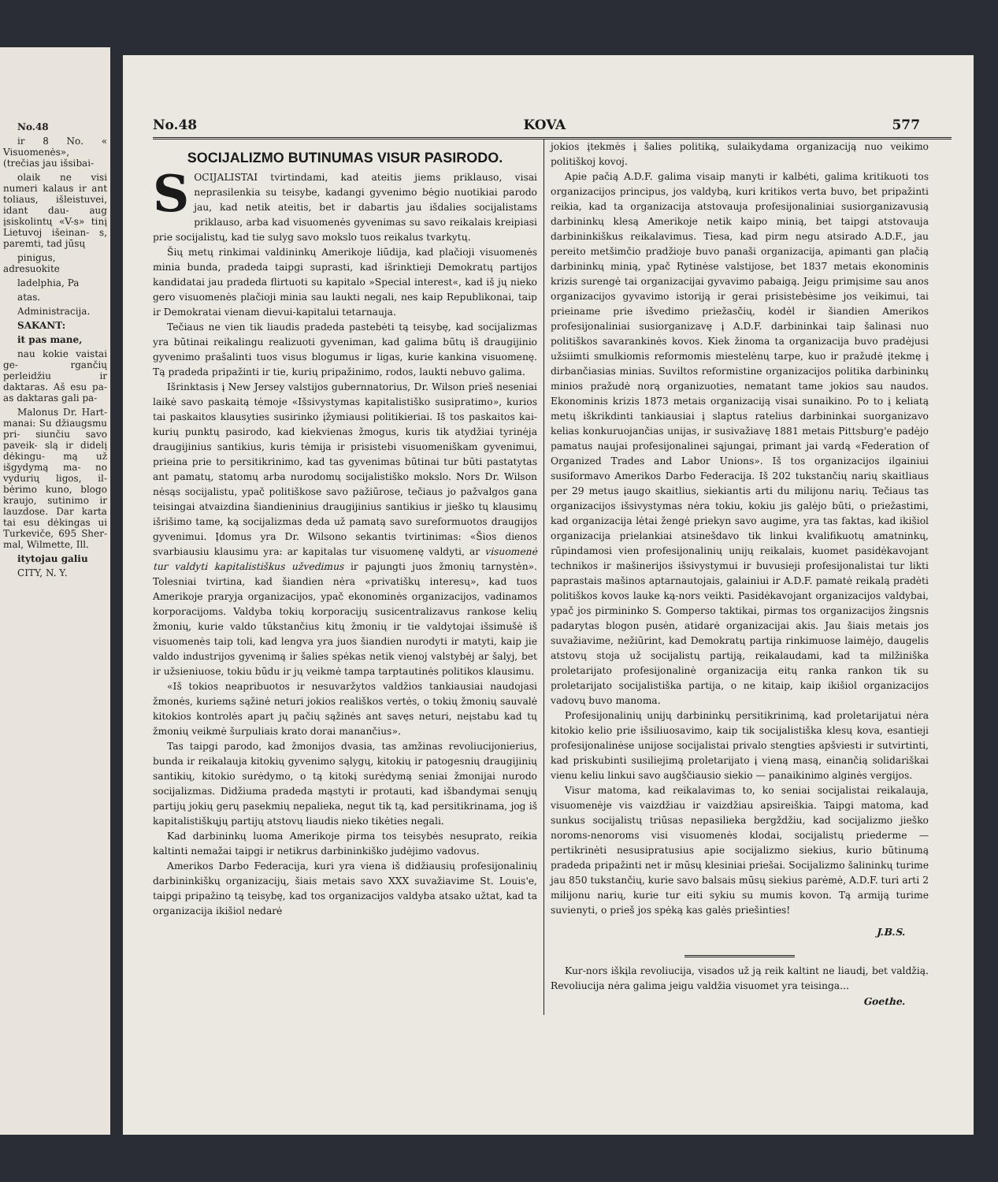No.48
ir 8 No. « Visuomenės», (trečias jau išsibai-
olaik ne visi numeri kalaus ir ant toliaus, išleistuvei, idant dau- aug įsiskolintų «V-s» tinį Lietuvoj išeinan- s, paremti, tad jūsų
pinigus, adresuokite
ladelphia, Pa
atas.
Administracija.
SAKANT:
it pas mane,
nau kokie vaistai ge- rgančių perleidžiu ir daktaras. Aš esu pa- as daktaras gali pa-
Malonus Dr. Hart- manai: Su džiaugsmu pri- siunčiu savo paveik- slą ir didelį dėkingu- mą už išgydymą ma- no vydurių ligos, il- bėrimo kuno, blogo kraujo, sutinimo ir lauzdose. Dar karta tai esu dėkingas ui Turkeviče, 695 Sher- mal, Wilmette, Ill.
itytojau galiu
CITY, N. Y.
No.48 KOVA 577
SOCIJALIZMO BUTINUMAS VISUR PASIRODO.
SOCIJALISTAI tvirtindami, kad ateitis jiems priklauso, visai neprasilenkia su teisybe, kadangi gyvenimo bėgio nuotikiai parodo jau, kad netik ateitis, bet ir dabartis jau išdalies socijalistams priklauso, arba kad visuomenės gyvenimas su savo reikalais kreipiasi prie socijalistų, kad tie sulyg savo mokslo tuos reikalus tvarkytų.
Šių metų rinkimai valdininkų Amerikoje liūdija, kad plačioji visuomenės minia bunda, pradeda taipgi suprasti, kad išrinktieji Demokratų partijos kandidatai jau pradeda flirtuoti su kapitalo »Special interest«, kad iš jų nieko gero visuomenės plačioji minia sau laukti negali, nes kaip Republikonai, taip ir Demokratai vienam dievui-kapitalui tetarnauja.
Tečiaus ne vien tik liaudis pradeda pastebėti tą teisybę, kad socijalizmas yra būtinai reikalingu realizuoti gyveniman, kad galima būtų iš draugijinio gyvenimo prašalinti tuos visus blogumus ir ligas, kurie kankina visuomenę. Tą pradeda pripažinti ir tie, kurių pripažinimo, rodos, laukti nebuvo galima.
Išrinktasis į New Jersey valstijos gubernnatorius, Dr. Wilson prieš neseniai laikė savo paskaitą tėmoje «Išsivystymas kapitalistiško susipratimo», kurios tai paskaitos klausyties susirinko įžymiausi politikieriai. Iš tos paskaitos kai-kurių punktų pasirodo, kad kiekvienas žmogus, kuris tik atydžiai tyrinėja draugijinius santikius, kuris tėmija ir prisistebi visuomeniškam gyvenimui, prieina prie to persitikrinimo, kad tas gyvenimas būtinai tur būti pastatytas ant pamatų, statomų arba nurodomų socijalistiško mokslo. Nors Dr. Wilson nėsąs socijalistu, ypač politiškose savo pažiūrose, tečiaus jo pažvalgos gana teisingai atvaizdina šiandieninius draugijinius santikius ir jieško tų klausimų išrišimo tame, ką socijalizmas deda už pamatą savo sureformuotos draugijos gyvenimui. Įdomus yra Dr. Wilsono sekantis tvirtinimas: «Šios dienos svarbiausiu klausimu yra: ar kapitalas tur visuomenę valdyti, ar visuomenė tur valdyti kapitalistiškus užvedimus ir pajungti juos žmonių tarnystėn». Tolesniai tvirtina, kad šiandien nėra «privatiškų interesų», kad tuos Amerikoje praryja organizacijos, ypač ekonominės organizacijos, vadinamos korporacijoms. Valdyba tokių korporacijų susicentralizavus rankose kelių žmonių, kurie valdo tūkstančius kitų žmonių ir tie valdytojai išsimušė iš visuomenės taip toli, kad lengva yra juos šiandien nurodyti ir matyti, kaip jie valdo industrijos gyvenimą ir šalies spėkas netik vienoj valstybėj ar šalyj, bet ir užsieniuose, tokiu būdu ir jų veikmė tampa tarptautinės politikos klausimu.
«Iš tokios neapribuotos ir nesuvaržytos valdžios tankiausiai naudojasi žmonės, kuriems sąžinė neturi jokios reališkos vertės, o tokių žmonių sauvalė kitokios kontrolės apart jų pačių sąžinės ant savęs neturi, neįstabu kad tų žmonių veikmė šurpuliais krato dorai manančius».
Tas taipgi parodo, kad žmonijos dvasia, tas amžinas revoliucijonierius, bunda ir reikalauja kitokių gyvenimo sąlygų, kitokių ir patogesnių draugijinių santikių, kitokio surėdymo, o tą kitokį surėdymą seniai žmonijai nurodo socijalizmas. Didžiuma pradeda mąstyti ir protauti, kad išbandymai senųjų partijų jokių gerų pasekmių nepalieka, negut tik tą, kad persitikrinama, jog iš kapitalistiškųjų partijų atstovų liaudis nieko tikėties negali.
Kad darbininkų luoma Amerikoje pirma tos teisybės nesuprato, reikia kaltinti nemažai taipgi ir netikrus darbininkiško judėjimo vadovus.
Amerikos Darbo Federacija, kuri yra viena iš didžiausių profesijonalinių darbininkiškų organizacijų, šiais metais savo XXX suvažiavime St. Louis'e, taipgi pripažino tą teisybę, kad tos organizacijos valdyba atsako užtat, kad ta organizacija ikišiol nedarė
jokios įtekmės į šalies politiką, sulaikydama organizaciją nuo veikimo politiškoj kovoj.
Apie pačią A.D.F. galima visaip manyti ir kalbėti, galima kritikuoti tos organizacijos principus, jos valdybą, kuri kritikos verta buvo, bet pripažinti reikia, kad ta organizacija atstovauja profesijonaliniai susiorganizavusią darbininkų klesą Amerikoje netik kaipo minią, bet taipgi atstovauja darbininkiškus reikalavimus. Tiesa, kad pirm negu atsirado A.D.F., jau pereito metšimčio pradžioje buvo panaši organizacija, apimanti gan plačią darbininkų minią, ypač Rytinėse valstijose, bet 1837 metais ekonominis krizis surengė tai organizacijai gyvavimo pabaigą. Jeigu primįsime sau anos organizacijos gyvavimo istoriją ir gerai prisistebėsime jos veikimui, tai prieiname prie išvedimo priežasčių, kodėl ir šiandien Amerikos profesijonaliniai susiorganizavę į A.D.F. darbininkai taip šalinasi nuo politiškos savarankinės kovos. Kiek žinoma ta organizacija buvo pradėjusi užsiimti smulkiomis reformomis miestelėnų tarpe, kuo ir pražudė įtekmę į dirbančiasias minias. Suviltos reformistine organizacijos politika darbininkų minios pražudė norą organizuoties, nematant tame jokios sau naudos. Ekonominis krizis 1873 metais organizaciją visai sunaikino. Po to į keliatą metų iškrikdinti tankiausiai į slaptus ratelius darbininkai suorganizavo kelias konkuruojančias unijas, ir susivažiavę 1881 metais Pittsburg'e padėjo pamatus naujai profesijonalinei sąjungai, primant jai vardą «Federation of Organized Trades and Labor Unions». Iš tos organizacijos ilgainiui susiformavo Amerikos Darbo Federacija. Iš 202 tukstančių narių skaitliaus per 29 metus įaugo skaitlius, siekiantis arti du milijonu narių. Tečiaus tas organizacijos išsivystymas nėra tokiu, kokiu jis galėjo būti, o priežastimi, kad organizacija lėtai žengė priekyn savo augime, yra tas faktas, kad ikišiol organizacija prielankiai atsinešdavo tik linkui kvalifikuotų amatninkų, rūpindamosi vien profesijonalinių unijų reikalais, kuomet pasidėkavojant technikos ir mašinerijos išsivystymui ir buvusieji profesijonalistai tur likti paprastais mašinos aptarnautojais, galainiui ir A.D.F. pamatė reikalą pradėti politiškos kovos lauke ką-nors veikti. Pasidėkavojant organizacijos valdybai, ypač jos pirmininko S. Gomperso taktikai, pirmas tos organizacijos žingsnis padarytas blogon pusėn, atidarė organizacijai akis. Jau šiais metais jos suvažiavime, nežiūrint, kad Demokratų partija rinkimuose laimėjo, daugelis atstovų stoja už socijalistų partiją, reikalaudami, kad ta milžiniška proletarijato profesijonalinė organizacija eitų ranka rankon tik su proletarijato socijalistiška partija, o ne kitaip, kaip ikišiol organizacijos vadovų buvo manoma.
Profesijonalinių unijų darbininkų persitikrinimą, kad proletarijatui nėra kitokio kelio prie išsiliuosavimo, kaip tik socijalistiška klesų kova, esantieji profesijonalinėse unijose socijalistai privalo stengties apšviesti ir sutvirtinti, kad priskubinti susiliejimą proletarijato į vieną masą, einančią solidariškai vienu keliu linkui savo augščiausio siekio — panaikinimo alginės vergijos.
Visur matoma, kad reikalavimas to, ko seniai socijalistai reikalauja, visuomenėje vis vaizdžiau ir vaizdžiau apsireiškia. Taipgi matoma, kad sunkus socijalistų triūsas nepasilieka bergždžiu, kad socijalizmo jieško noroms-nenoroms visi visuomenės klodai, socijalistų priederme — pertikrinėti nesusipratusius apie socijalizmo siekius, kurio būtinumą pradeda pripažinti net ir mūsų klesiniai priešai. Socijalizmo šalininkų turime jau 850 tukstančių, kurie savo balsais mūsų siekius parėmė, A.D.F. turi arti 2 milijonu narių, kurie tur eiti sykiu su mumis kovon. Tą armiją turime suvienyti, o prieš jos spėką kas galės priešinties!
J.B.S.
Kur-nors iškįla revoliucija, visados už ją reik kaltint ne liaudį, bet valdžią. Revoliucija nėra galima jeigu valdžia visuomet yra teisinga...
Goethe.